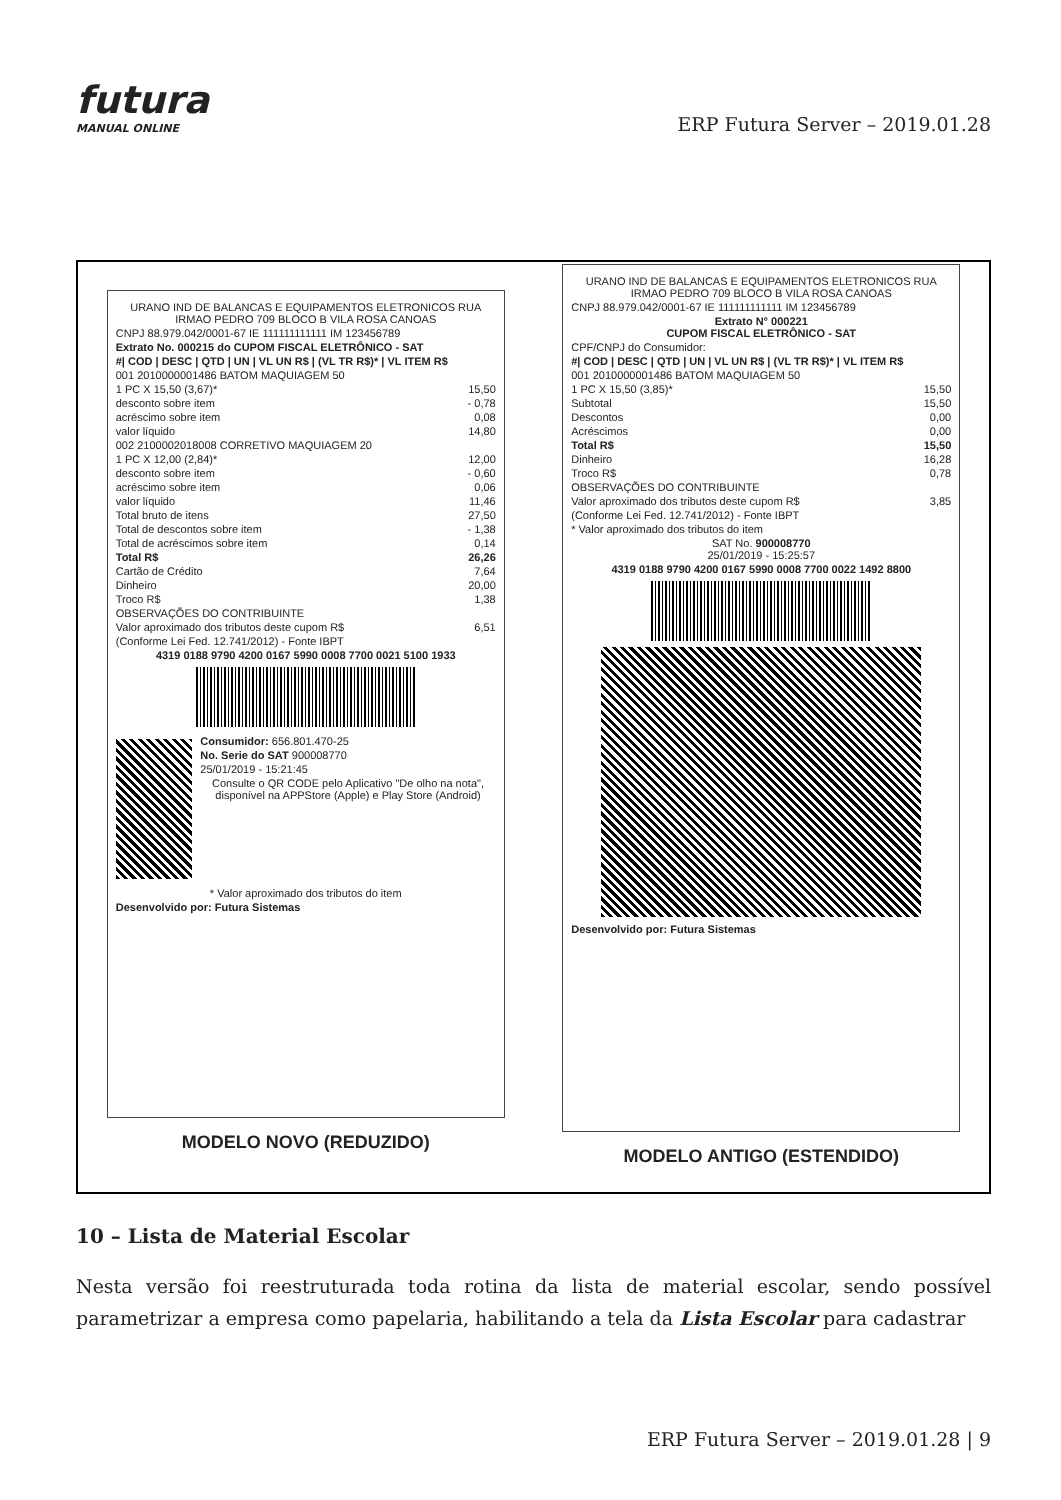futura
MANUAL ONLINE
ERP Futura Server – 2019.01.28
URANO IND DE BALANCAS E EQUIPAMENTOS ELETRONICOS RUA IRMAO PEDRO 709 BLOCO B VILA ROSA CANOAS
CNPJ 88.979.042/0001-67 IE 111111111111 IM 123456789
Extrato No. 000215 do CUPOM FISCAL ELETRÔNICO - SAT
#| COD | DESC | QTD | UN | VL UN R$ | (VL TR R$)* | VL ITEM R$
001 2010000001486 BATOM MAQUIAGEM 50
1 PC X 15,50 (3,67)* 15,50
desconto sobre item - 0,78
acréscimo sobre item 0,08
valor líquido 14,80
002 2100002018008 CORRETIVO MAQUIAGEM 20
1 PC X 12,00 (2,84)* 12,00
desconto sobre item - 0,60
acréscimo sobre item 0,06
valor líquido 11,46
Total bruto de itens 27,50
Total de descontos sobre item - 1,38
Total de acréscimos sobre item 0,14
Total R$ 26,26
Cartão de Crédito 7,64
Dinheiro 20,00
Troco R$ 1,38
OBSERVAÇÕES DO CONTRIBUINTE
Valor aproximado dos tributos deste cupom R$ 6,51
(Conforme Lei Fed. 12.741/2012) - Fonte IBPT
4319 0188 9790 4200 0167 5990 0008 7700 0021 5100 1933
Consumidor: 656.801.470-25
No. Serie do SAT 900008770
25/01/2019 - 15:21:45
Consulte o QR CODE pelo Aplicativo "De olho na nota", disponível na APPStore (Apple) e Play Store (Android)
* Valor aproximado dos tributos do item
Desenvolvido por: Futura Sistemas
MODELO NOVO (REDUZIDO)
URANO IND DE BALANCAS E EQUIPAMENTOS ELETRONICOS RUA IRMAO PEDRO 709 BLOCO B VILA ROSA CANOAS
CNPJ 88.979.042/0001-67 IE 111111111111 IM 123456789
Extrato N° 000221
CUPOM FISCAL ELETRÔNICO - SAT
CPF/CNPJ do Consumidor:
#| COD | DESC | QTD | UN | VL UN R$ | (VL TR R$)* | VL ITEM R$
001 2010000001486 BATOM MAQUIAGEM 50
1 PC X 15,50 (3,85)* 15,50
Subtotal 15,50
Descontos 0,00
Acréscimos 0,00
Total R$ 15,50
Dinheiro 16,28
Troco R$ 0,78
OBSERVAÇÕES DO CONTRIBUINTE
Valor aproximado dos tributos deste cupom R$ 3,85
(Conforme Lei Fed. 12.741/2012) - Fonte IBPT
* Valor aproximado dos tributos do item
SAT No. 900008770
25/01/2019 - 15:25:57
4319 0188 9790 4200 0167 5990 0008 7700 0022 1492 8800
Desenvolvido por: Futura Sistemas
MODELO ANTIGO (ESTENDIDO)
10 – Lista de Material Escolar
Nesta versão foi reestruturada toda rotina da lista de material escolar, sendo possível parametrizar a empresa como papelaria, habilitando a tela da Lista Escolar para cadastrar
ERP Futura Server – 2019.01.28 | 9